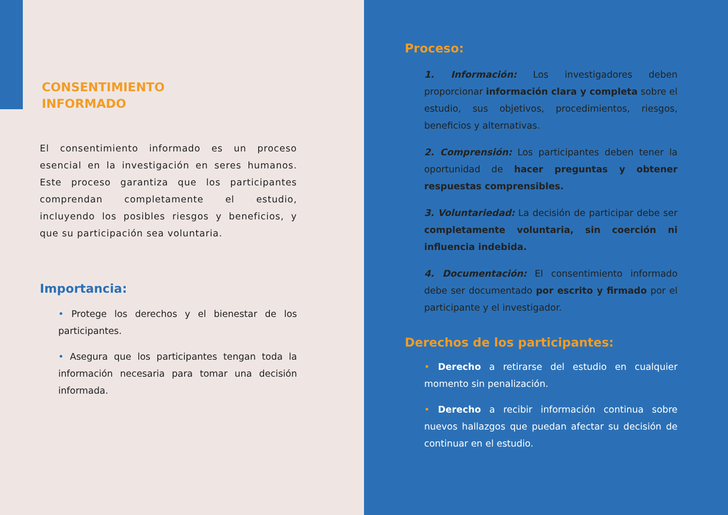CONSENTIMIENTO
INFORMADO
El consentimiento informado es un proceso esencial en la investigación en seres humanos. Este proceso garantiza que los participantes comprendan completamente el estudio, incluyendo los posibles riesgos y beneficios, y que su participación sea voluntaria.
Importancia:
• Protege los derechos y el bienestar de los participantes.
• Asegura que los participantes tengan toda la información necesaria para tomar una decisión informada.
Proceso:
1. Información: Los investigadores deben proporcionar información clara y completa sobre el estudio, sus objetivos, procedimientos, riesgos, beneficios y alternativas.
2. Comprensión: Los participantes deben tener la oportunidad de hacer preguntas y obtener respuestas comprensibles.
3. Voluntariedad: La decisión de participar debe ser completamente voluntaria, sin coerción ni influencia indebida.
4. Documentación: El consentimiento informado debe ser documentado por escrito y firmado por el participante y el investigador.
Derechos de los participantes:
• Derecho a retirarse del estudio en cualquier momento sin penalización.
• Derecho a recibir información continua sobre nuevos hallazgos que puedan afectar su decisión de continuar en el estudio.